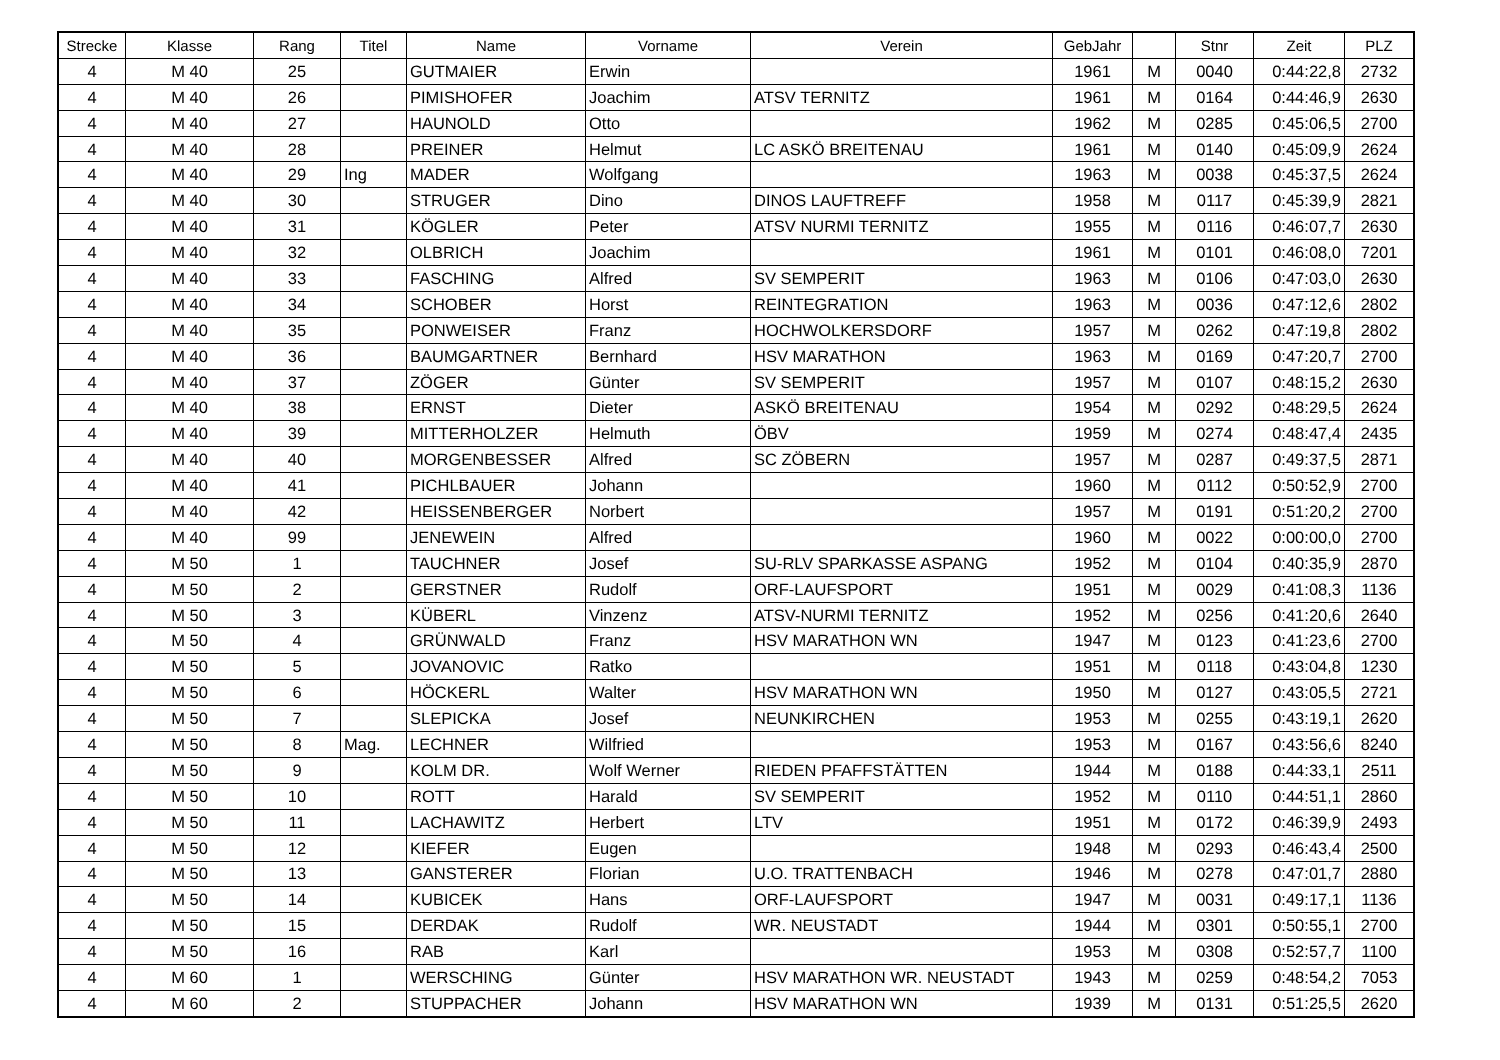| Strecke | Klasse | Rang | Titel | Name | Vorname | Verein | GebJahr | | Stnr | Zeit | PLZ |
| --- | --- | --- | --- | --- | --- | --- | --- | --- | --- | --- | --- |
| 4 | M 40 | 25 | | GUTMAIER | Erwin | | 1961 | M | 0040 | 0:44:22,8 | 2732 |
| 4 | M 40 | 26 | | PIMISHOFER | Joachim | ATSV TERNITZ | 1961 | M | 0164 | 0:44:46,9 | 2630 |
| 4 | M 40 | 27 | | HAUNOLD | Otto | | 1962 | M | 0285 | 0:45:06,5 | 2700 |
| 4 | M 40 | 28 | | PREINER | Helmut | LC ASKÖ BREITENAU | 1961 | M | 0140 | 0:45:09,9 | 2624 |
| 4 | M 40 | 29 | Ing | MADER | Wolfgang | | 1963 | M | 0038 | 0:45:37,5 | 2624 |
| 4 | M 40 | 30 | | STRUGER | Dino | DINOS LAUFTREFF | 1958 | M | 0117 | 0:45:39,9 | 2821 |
| 4 | M 40 | 31 | | KÖGLER | Peter | ATSV NURMI TERNITZ | 1955 | M | 0116 | 0:46:07,7 | 2630 |
| 4 | M 40 | 32 | | OLBRICH | Joachim | | 1961 | M | 0101 | 0:46:08,0 | 7201 |
| 4 | M 40 | 33 | | FASCHING | Alfred | SV SEMPERIT | 1963 | M | 0106 | 0:47:03,0 | 2630 |
| 4 | M 40 | 34 | | SCHOBER | Horst | REINTEGRATION | 1963 | M | 0036 | 0:47:12,6 | 2802 |
| 4 | M 40 | 35 | | PONWEISER | Franz | HOCHWOLKERSDORF | 1957 | M | 0262 | 0:47:19,8 | 2802 |
| 4 | M 40 | 36 | | BAUMGARTNER | Bernhard | HSV MARATHON | 1963 | M | 0169 | 0:47:20,7 | 2700 |
| 4 | M 40 | 37 | | ZÖGER | Günter | SV SEMPERIT | 1957 | M | 0107 | 0:48:15,2 | 2630 |
| 4 | M 40 | 38 | | ERNST | Dieter | ASKÖ BREITENAU | 1954 | M | 0292 | 0:48:29,5 | 2624 |
| 4 | M 40 | 39 | | MITTERHOLZER | Helmuth | ÖBV | 1959 | M | 0274 | 0:48:47,4 | 2435 |
| 4 | M 40 | 40 | | MORGENBESSER | Alfred | SC ZÖBERN | 1957 | M | 0287 | 0:49:37,5 | 2871 |
| 4 | M 40 | 41 | | PICHLBAUER | Johann | | 1960 | M | 0112 | 0:50:52,9 | 2700 |
| 4 | M 40 | 42 | | HEISSENBERGER | Norbert | | 1957 | M | 0191 | 0:51:20,2 | 2700 |
| 4 | M 40 | 99 | | JENEWEIN | Alfred | | 1960 | M | 0022 | 0:00:00,0 | 2700 |
| 4 | M 50 | 1 | | TAUCHNER | Josef | SU-RLV SPARKASSE ASPANG | 1952 | M | 0104 | 0:40:35,9 | 2870 |
| 4 | M 50 | 2 | | GERSTNER | Rudolf | ORF-LAUFSPORT | 1951 | M | 0029 | 0:41:08,3 | 1136 |
| 4 | M 50 | 3 | | KÜBERL | Vinzenz | ATSV-NURMI TERNITZ | 1952 | M | 0256 | 0:41:20,6 | 2640 |
| 4 | M 50 | 4 | | GRÜNWALD | Franz | HSV MARATHON WN | 1947 | M | 0123 | 0:41:23,6 | 2700 |
| 4 | M 50 | 5 | | JOVANOVIC | Ratko | | 1951 | M | 0118 | 0:43:04,8 | 1230 |
| 4 | M 50 | 6 | | HÖCKERL | Walter | HSV MARATHON WN | 1950 | M | 0127 | 0:43:05,5 | 2721 |
| 4 | M 50 | 7 | | SLEPICKA | Josef | NEUNKIRCHEN | 1953 | M | 0255 | 0:43:19,1 | 2620 |
| 4 | M 50 | 8 | Mag. | LECHNER | Wilfried | | 1953 | M | 0167 | 0:43:56,6 | 8240 |
| 4 | M 50 | 9 | | KOLM DR. | Wolf Werner | RIEDEN PFAFFSTÄTTEN | 1944 | M | 0188 | 0:44:33,1 | 2511 |
| 4 | M 50 | 10 | | ROTT | Harald | SV SEMPERIT | 1952 | M | 0110 | 0:44:51,1 | 2860 |
| 4 | M 50 | 11 | | LACHAWITZ | Herbert | LTV | 1951 | M | 0172 | 0:46:39,9 | 2493 |
| 4 | M 50 | 12 | | KIEFER | Eugen | | 1948 | M | 0293 | 0:46:43,4 | 2500 |
| 4 | M 50 | 13 | | GANSTERER | Florian | U.O. TRATTENBACH | 1946 | M | 0278 | 0:47:01,7 | 2880 |
| 4 | M 50 | 14 | | KUBICEK | Hans | ORF-LAUFSPORT | 1947 | M | 0031 | 0:49:17,1 | 1136 |
| 4 | M 50 | 15 | | DERDAK | Rudolf | WR. NEUSTADT | 1944 | M | 0301 | 0:50:55,1 | 2700 |
| 4 | M 50 | 16 | | RAB | Karl | | 1953 | M | 0308 | 0:52:57,7 | 1100 |
| 4 | M 60 | 1 | | WERSCHING | Günter | HSV MARATHON WR. NEUSTADT | 1943 | M | 0259 | 0:48:54,2 | 7053 |
| 4 | M 60 | 2 | | STUPPACHER | Johann | HSV MARATHON WN | 1939 | M | 0131 | 0:51:25,5 | 2620 |